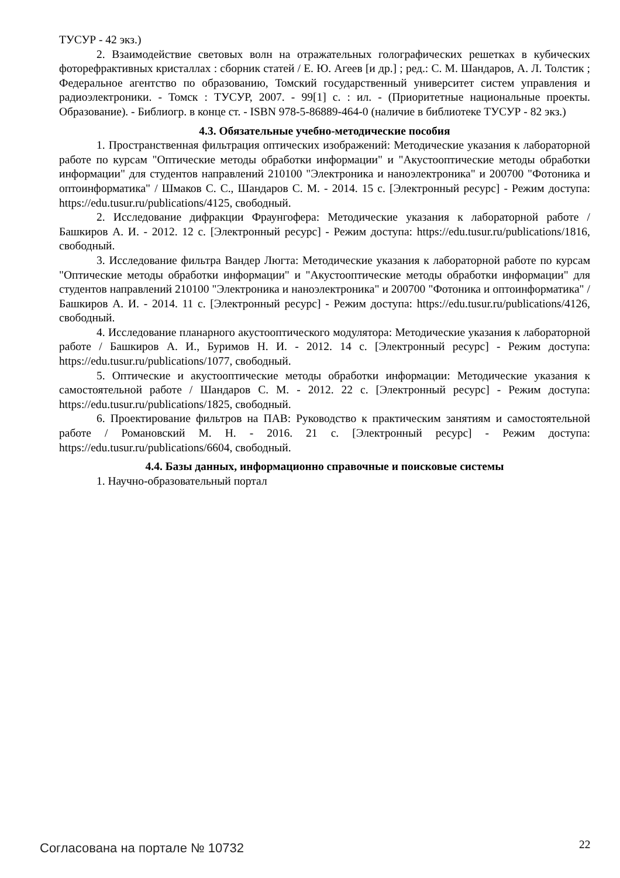ТУСУР - 42 экз.)
2. Взаимодействие световых волн на отражательных голографических решетках в кубических фоторефрактивных кристаллах : сборник статей / Е. Ю. Агеев [и др.] ; ред.: С. М. Шандаров, А. Л. Толстик ; Федеральное агентство по образованию, Томский государственный университет систем управления и радиоэлектроники. - Томск : ТУСУР, 2007. - 99[1] с. : ил. - (Приоритетные национальные проекты. Образование). - Библиогр. в конце ст. - ISBN 978-5-86889-464-0 (наличие в библиотеке ТУСУР - 82 экз.)
4.3. Обязательные учебно-методические пособия
1. Пространственная фильтрация оптических изображений: Методические указания к лабораторной работе по курсам "Оптические методы обработки информации" и "Акустооптические методы обработки информации" для студентов направлений 210100 "Электроника и наноэлектроника" и 200700 "Фотоника и оптоинформатика" / Шмаков С. С., Шандаров С. М. - 2014. 15 с. [Электронный ресурс] - Режим доступа: https://edu.tusur.ru/publications/4125, свободный.
2. Исследование дифракции Фраунгофера: Методические указания к лабораторной работе / Башкиров А. И. - 2012. 12 с. [Электронный ресурс] - Режим доступа: https://edu.tusur.ru/publications/1816, свободный.
3. Исследование фильтра Вандер Люгта: Методические указания к лабораторной работе по курсам "Оптические методы обработки информации" и "Акустооптические методы обработки информации" для студентов направлений 210100 "Электроника и наноэлектроника" и 200700 "Фотоника и оптоинформатика" / Башкиров А. И. - 2014. 11 с. [Электронный ресурс] - Режим доступа: https://edu.tusur.ru/publications/4126, свободный.
4. Исследование планарного акустооптического модулятора: Методические указания к лабораторной работе / Башкиров А. И., Буримов Н. И. - 2012. 14 с. [Электронный ресурс] - Режим доступа: https://edu.tusur.ru/publications/1077, свободный.
5. Оптические и акустооптические методы обработки информации: Методические указания к самостоятельной работе / Шандаров С. М. - 2012. 22 с. [Электронный ресурс] - Режим доступа: https://edu.tusur.ru/publications/1825, свободный.
6. Проектирование фильтров на ПАВ: Руководство к практическим занятиям и самостоятельной работе / Романовский М. Н. - 2016. 21 с. [Электронный ресурс] - Режим доступа: https://edu.tusur.ru/publications/6604, свободный.
4.4. Базы данных, информационно справочные и поисковые системы
1. Научно-образовательный портал
Согласована на портале № 10732 22